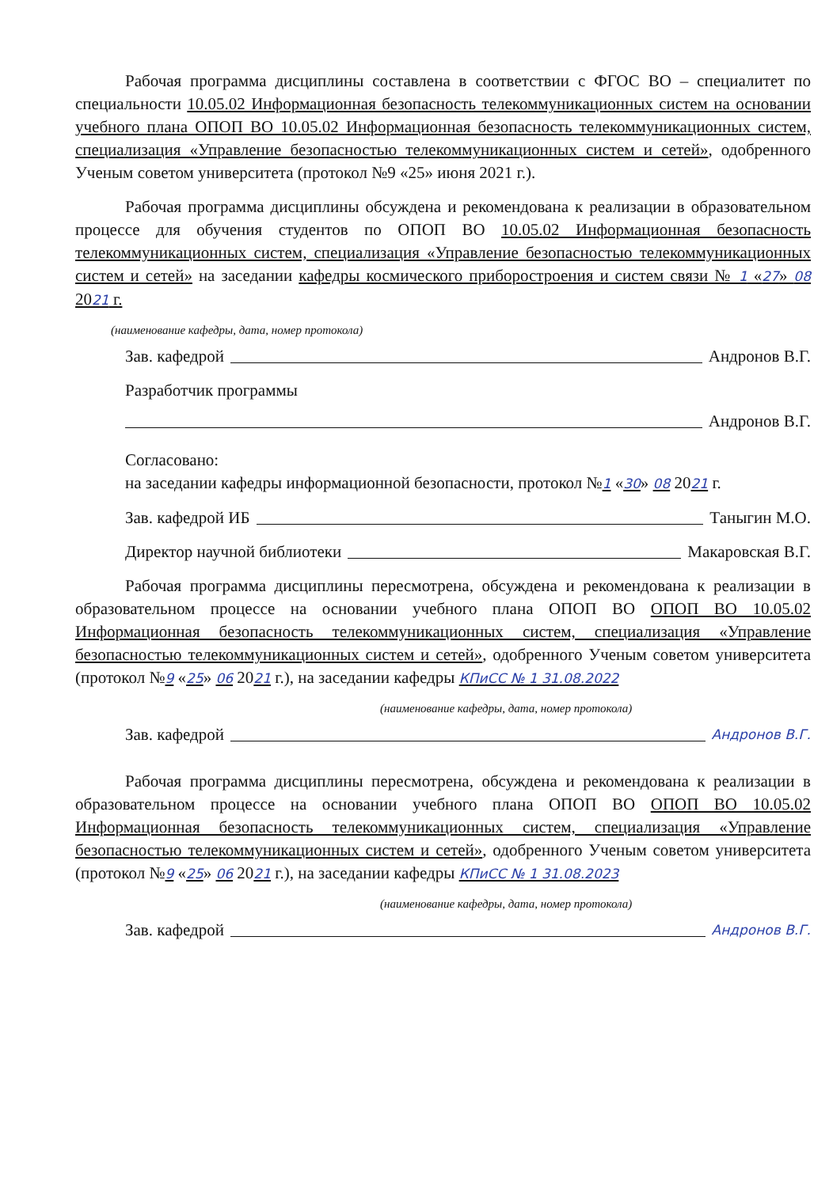Рабочая программа дисциплины составлена в соответствии с ФГОС ВО – специалитет по специальности 10.05.02 Информационная безопасность телекоммуникационных систем на основании учебного плана ОПОП ВО 10.05.02 Информационная безопасность телекоммуникационных систем, специализация «Управление безопасностью телекоммуникационных систем и сетей», одобренного Ученым советом университета (протокол №9 «25» июня 2021 г.).
Рабочая программа дисциплины обсуждена и рекомендована к реализации в образовательном процессе для обучения студентов по ОПОП ВО 10.05.02 Информационная безопасность телекоммуникационных систем, специализация «Управление безопасностью телекоммуникационных систем и сетей» на заседании кафедры космического приборостроения и систем связи № 1 «27» 08 2021 г.
(наименование кафедры, дата, номер протокола)
Зав. кафедрой Андронов В.Г.
Разработчик программы
Андронов В.Г.
Согласовано:
на заседании кафедры информационной безопасности, протокол №1 «30» 08 2021 г.
Зав. кафедрой ИБ Таныгин М.О.
Директор научной библиотеки Макаровская В.Г.
Рабочая программа дисциплины пересмотрена, обсуждена и рекомендована к реализации в образовательном процессе на основании учебного плана ОПОП ВО ОПОП ВО 10.05.02 Информационная безопасность телекоммуникационных систем, специализация «Управление безопасностью телекоммуникационных систем и сетей», одобренного Ученым советом университета (протокол №9 «25» 06 2021 г.), на заседании кафедры КПиСС № 1 31.08.2022
(наименование кафедры, дата, номер протокола)
Зав. кафедрой Андронов В.Г.
Рабочая программа дисциплины пересмотрена, обсуждена и рекомендована к реализации в образовательном процессе на основании учебного плана ОПОП ВО ОПОП ВО 10.05.02 Информационная безопасность телекоммуникационных систем, специализация «Управление безопасностью телекоммуникационных систем и сетей», одобренного Ученым советом университета (протокол №9 «25» 06 2021 г.), на заседании кафедры КПиСС № 1 31.08.2023
(наименование кафедры, дата, номер протокола)
Зав. кафедрой Андронов В.Г.